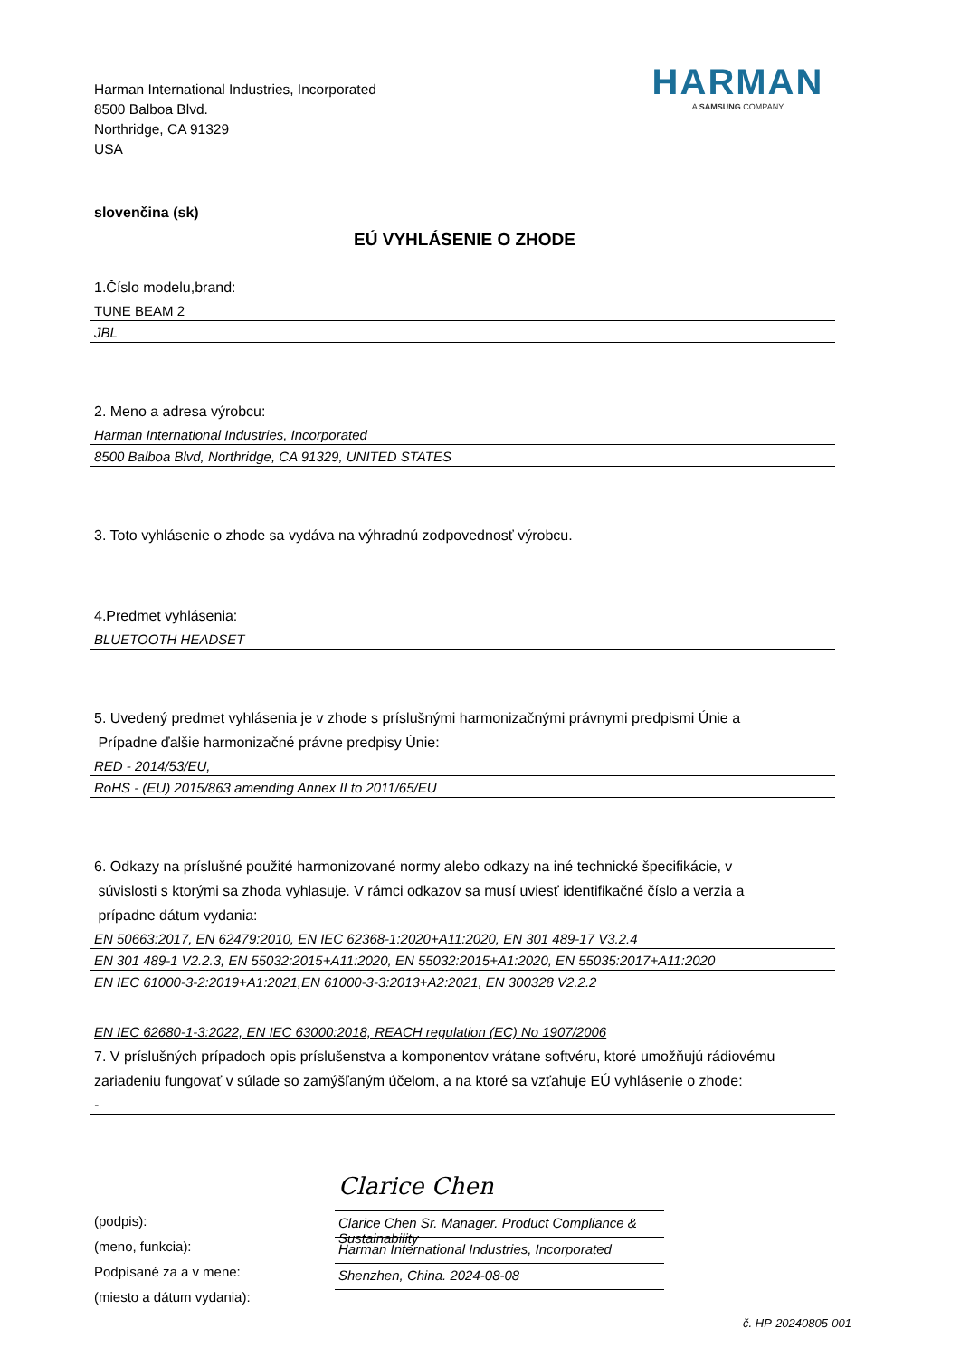Harman International Industries, Incorporated
8500 Balboa Blvd.
Northridge, CA 91329
USA
HARMAN
A SAMSUNG COMPANY
slovenčina (sk)
EÚ VYHLÁSENIE O ZHODE
1.Číslo modelu,brand:
TUNE BEAM 2
JBL
2. Meno a adresa výrobcu:
Harman International Industries, Incorporated
8500 Balboa Blvd, Northridge, CA 91329, UNITED STATES
3. Toto vyhlásenie o zhode sa vydáva na výhradnú zodpovednosť výrobcu.
4.Predmet vyhlásenia:
BLUETOOTH HEADSET
5. Uvedený predmet vyhlásenia je v zhode s príslušnými harmonizačnými právnymi predpismi Únie a
Prípadne ďalšie harmonizačné právne predpisy Únie:
RED - 2014/53/EU,
RoHS - (EU) 2015/863 amending Annex II to 2011/65/EU
6. Odkazy na príslušné použité harmonizované normy alebo odkazy na iné technické špecifikácie, v
súvislosti s ktorými sa zhoda vyhlasuje. V rámci odkazov sa musí uviesť identifikačné číslo a verzia a
prípadne dátum vydania:
EN 50663:2017, EN 62479:2010, EN IEC 62368-1:2020+A11:2020, EN 301 489-17 V3.2.4
EN 301 489-1 V2.2.3, EN 55032:2015+A11:2020, EN 55032:2015+A1:2020, EN 55035:2017+A11:2020
EN IEC 61000-3-2:2019+A1:2021,EN 61000-3-3:2013+A2:2021, EN 300328 V2.2.2
EN IEC 62680-1-3:2022, EN IEC 63000:2018, REACH regulation (EC) No 1907/2006
7. V príslušných prípadoch opis príslušenstva a komponentov vrátane softvéru, ktoré umožňujú rádiovému
zariadeniu fungovať v súlade so zamýšľaným účelom, a na ktoré sa vzťahuje EÚ vyhlásenie o zhode:
-
(podpis):
(meno, funkcia):
Podpísané za a v mene:
(miesto a dátum vydania):
Clarice Chen
Clarice Chen Sr. Manager. Product Compliance & Sustainability
Harman International Industries, Incorporated
Shenzhen, China. 2024-08-08
č. HP-20240805-001